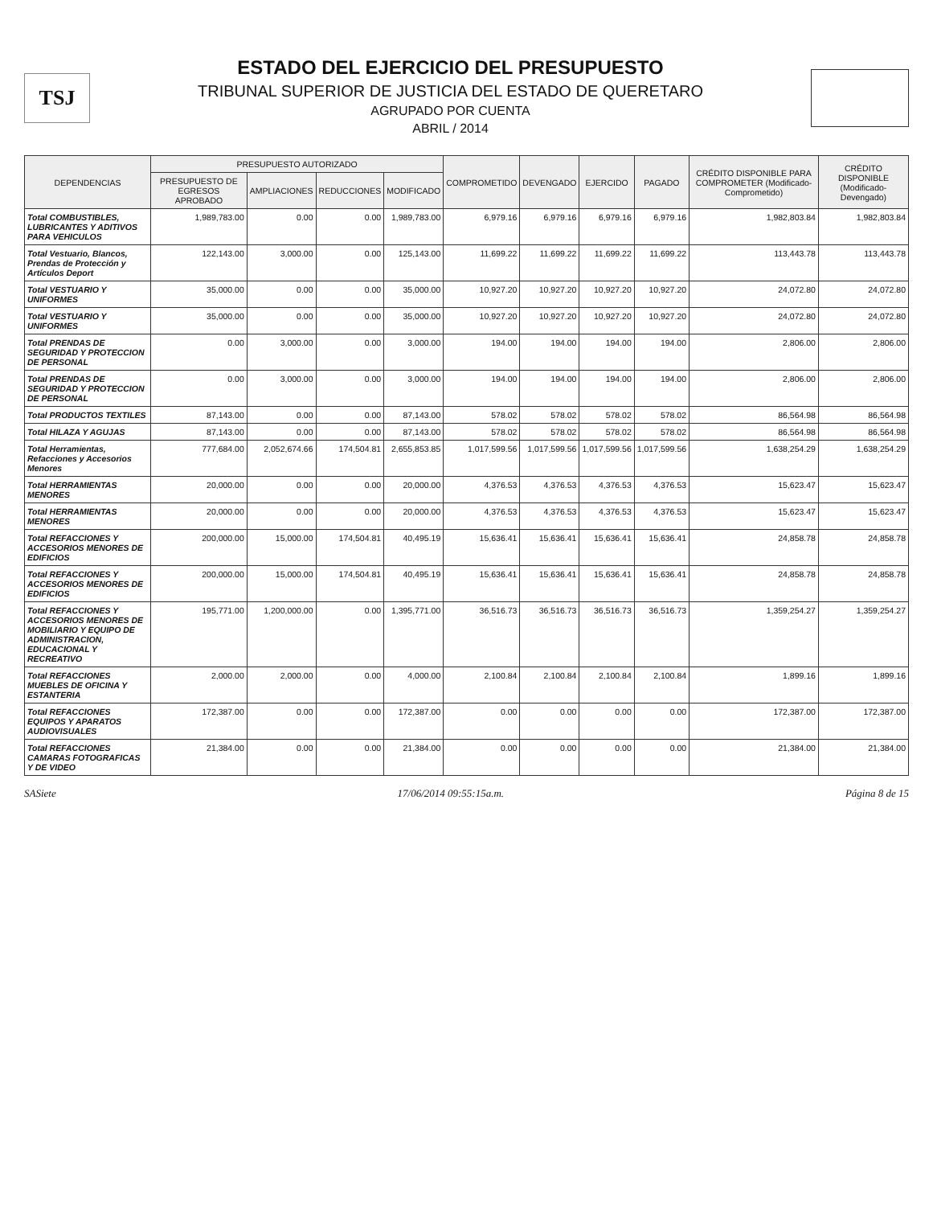TSJ
ESTADO DEL EJERCICIO DEL PRESUPUESTO
TRIBUNAL SUPERIOR DE JUSTICIA DEL ESTADO DE QUERETARO
AGRUPADO POR CUENTA
ABRIL / 2014
| DEPENDENCIAS | PRESUPUESTO AUTORIZADO | | | | COMPROMETIDO | DEVENGADO | EJERCIDO | PAGADO | CRÉDITO DISPONIBLE PARA COMPROMETER (Modificado-Comprometido) | CRÉDITO DISPONIBLE (Modificado-Devengado) |
| --- | --- | --- | --- | --- | --- | --- | --- | --- | --- | --- |
| | PRESUPUESTO DE EGRESOS APROBADO | AMPLIACIONES | REDUCCIONES | MODIFICADO | | | | | | |
| Total COMBUSTIBLES, LUBRICANTES Y ADITIVOS PARA VEHICULOS | 1,989,783.00 | 0.00 | 0.00 | 1,989,783.00 | 6,979.16 | 6,979.16 | 6,979.16 | 6,979.16 | 1,982,803.84 | 1,982,803.84 |
| Total Vestuario, Blancos, Prendas de Protección y Artículos Deport | 122,143.00 | 3,000.00 | 0.00 | 125,143.00 | 11,699.22 | 11,699.22 | 11,699.22 | 11,699.22 | 113,443.78 | 113,443.78 |
| Total VESTUARIO Y UNIFORMES | 35,000.00 | 0.00 | 0.00 | 35,000.00 | 10,927.20 | 10,927.20 | 10,927.20 | 10,927.20 | 24,072.80 | 24,072.80 |
| Total VESTUARIO Y UNIFORMES | 35,000.00 | 0.00 | 0.00 | 35,000.00 | 10,927.20 | 10,927.20 | 10,927.20 | 10,927.20 | 24,072.80 | 24,072.80 |
| Total PRENDAS DE SEGURIDAD Y PROTECCION DE PERSONAL | 0.00 | 3,000.00 | 0.00 | 3,000.00 | 194.00 | 194.00 | 194.00 | 194.00 | 2,806.00 | 2,806.00 |
| Total PRENDAS DE SEGURIDAD Y PROTECCION DE PERSONAL | 0.00 | 3,000.00 | 0.00 | 3,000.00 | 194.00 | 194.00 | 194.00 | 194.00 | 2,806.00 | 2,806.00 |
| Total PRODUCTOS TEXTILES | 87,143.00 | 0.00 | 0.00 | 87,143.00 | 578.02 | 578.02 | 578.02 | 578.02 | 86,564.98 | 86,564.98 |
| Total HILAZA Y AGUJAS | 87,143.00 | 0.00 | 0.00 | 87,143.00 | 578.02 | 578.02 | 578.02 | 578.02 | 86,564.98 | 86,564.98 |
| Total Herramientas, Refacciones y Accesorios Menores | 777,684.00 | 2,052,674.66 | 174,504.81 | 2,655,853.85 | 1,017,599.56 | 1,017,599.56 | 1,017,599.56 | 1,017,599.56 | 1,638,254.29 | 1,638,254.29 |
| Total HERRAMIENTAS MENORES | 20,000.00 | 0.00 | 0.00 | 20,000.00 | 4,376.53 | 4,376.53 | 4,376.53 | 4,376.53 | 15,623.47 | 15,623.47 |
| Total HERRAMIENTAS MENORES | 20,000.00 | 0.00 | 0.00 | 20,000.00 | 4,376.53 | 4,376.53 | 4,376.53 | 4,376.53 | 15,623.47 | 15,623.47 |
| Total REFACCIONES Y ACCESORIOS MENORES DE EDIFICIOS | 200,000.00 | 15,000.00 | 174,504.81 | 40,495.19 | 15,636.41 | 15,636.41 | 15,636.41 | 15,636.41 | 24,858.78 | 24,858.78 |
| Total REFACCIONES Y ACCESORIOS MENORES DE EDIFICIOS | 200,000.00 | 15,000.00 | 174,504.81 | 40,495.19 | 15,636.41 | 15,636.41 | 15,636.41 | 15,636.41 | 24,858.78 | 24,858.78 |
| Total REFACCIONES Y ACCESORIOS MENORES DE MOBILIARIO Y EQUIPO DE ADMINISTRACION, EDUCACIONAL Y RECREATIVO | 195,771.00 | 1,200,000.00 | 0.00 | 1,395,771.00 | 36,516.73 | 36,516.73 | 36,516.73 | 36,516.73 | 1,359,254.27 | 1,359,254.27 |
| Total REFACCIONES MUEBLES DE OFICINA Y ESTANTERIA | 2,000.00 | 2,000.00 | 0.00 | 4,000.00 | 2,100.84 | 2,100.84 | 2,100.84 | 2,100.84 | 1,899.16 | 1,899.16 |
| Total REFACCIONES EQUIPOS Y APARATOS AUDIOVISUALES | 172,387.00 | 0.00 | 0.00 | 172,387.00 | 0.00 | 0.00 | 0.00 | 0.00 | 172,387.00 | 172,387.00 |
| Total REFACCIONES CAMARAS FOTOGRAFICAS Y DE VIDEO | 21,384.00 | 0.00 | 0.00 | 21,384.00 | 0.00 | 0.00 | 0.00 | 0.00 | 21,384.00 | 21,384.00 |
SASiete 17/06/2014 09:55:15a.m. Página 8 de 15